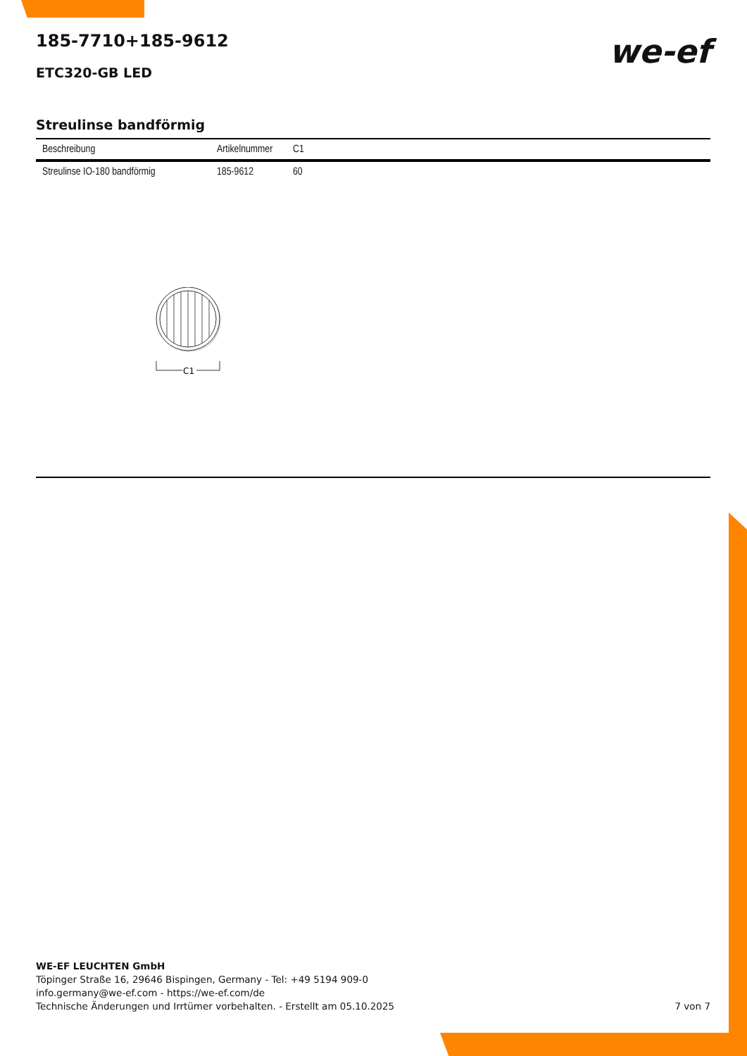we-ef
185-7710+185-9612
ETC320-GB LED
Streulinse bandförmig
| Beschreibung | Artikelnummer | C1 |
| --- | --- | --- |
| Streulinse IO-180 bandförmig | 185-9612 | 60 |
C1
WE-EF LEUCHTEN GmbH
Töpinger Straße 16, 29646 Bispingen, Germany - Tel: +49 5194 909-0
info.germany@we-ef.com - https://we-ef.com/de
Technische Änderungen und Irrtümer vorbehalten. - Erstellt am 05.10.2025
7 von 7